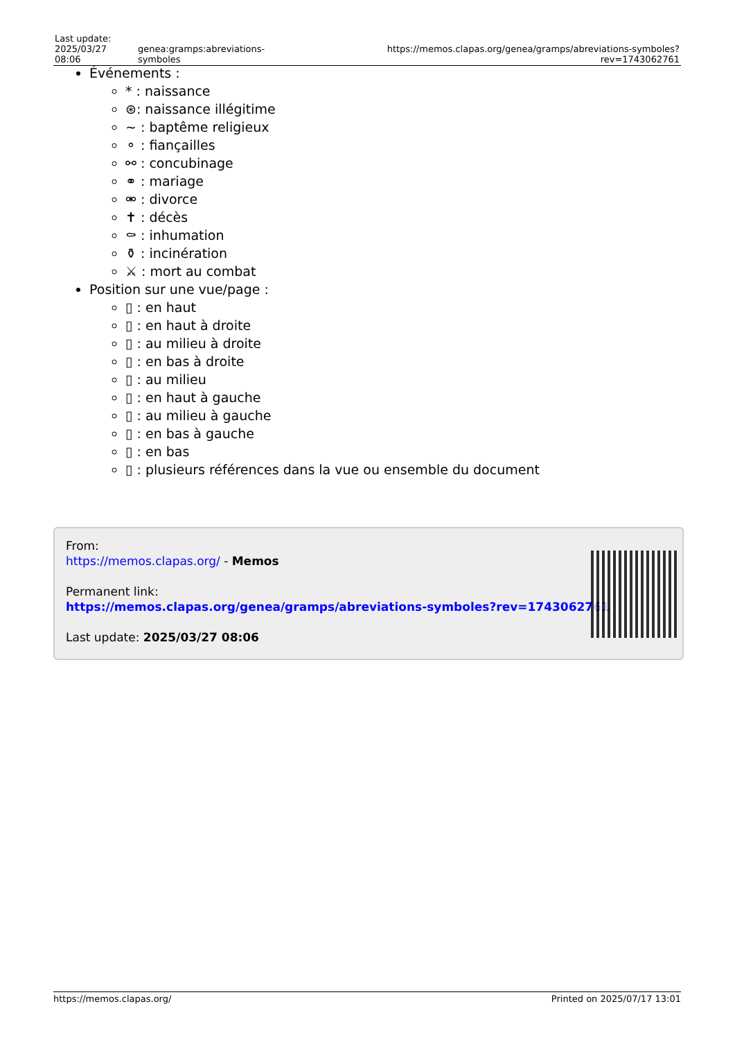| Last update: 2025/03/27 08:06 | genea:gramps:abreviations-symboles | https://memos.clapas.org/genea/gramps/abreviations-symboles?rev=1743062761 |
Événements :
* : naissance
⊛: naissance illégitime
~ : baptême religieux
⚬ : fiançailles
⚯ : concubinage
⚭ : mariage
⚮ : divorce
✝ : décès
⚰ : inhumation
⚱ : incinération
⚔ : mort au combat
Position sur une vue/page :
▯ : en haut
▯ : en haut à droite
▯ : au milieu à droite
▯ : en bas à droite
▯ : au milieu
▯ : en haut à gauche
▯ : au milieu à gauche
▯ : en bas à gauche
▯ : en bas
▯ : plusieurs références dans la vue ou ensemble du document
From:
https://memos.clapas.org/ - Memos
Permanent link:
https://memos.clapas.org/genea/gramps/abreviations-symboles?rev=1743062761
Last update: 2025/03/27 08:06
https://memos.clapas.org/ Printed on 2025/07/17 13:01